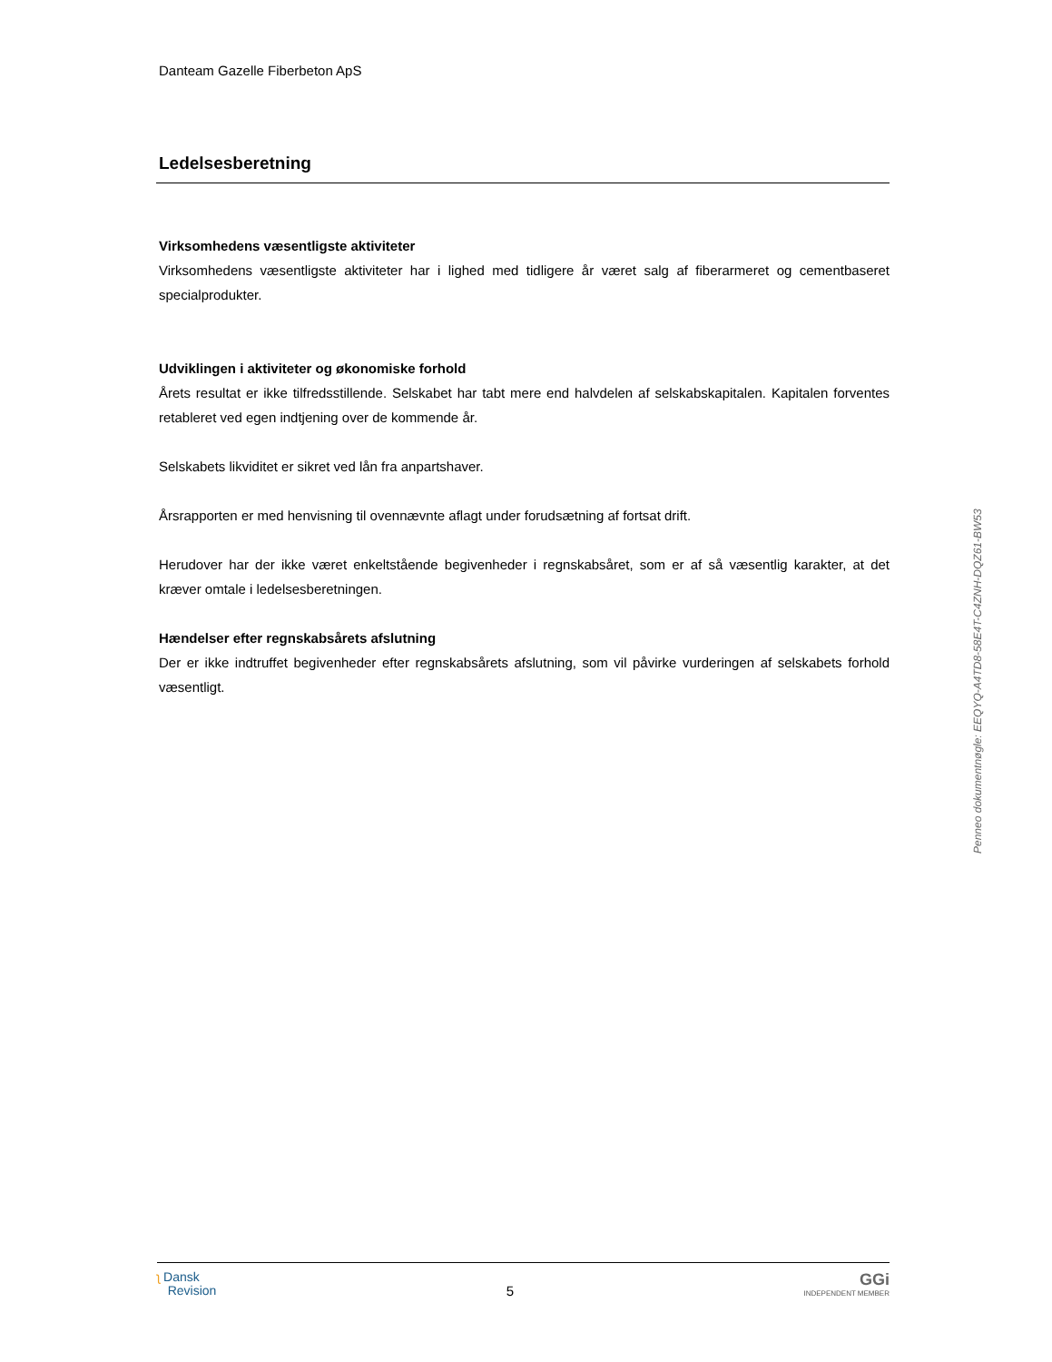Danteam Gazelle Fiberbeton ApS
Ledelsesberetning
Virksomhedens væsentligste aktiviteter
Virksomhedens væsentligste aktiviteter har i lighed med tidligere år været salg af fiberarmeret og cementbaseret specialprodukter.
Udviklingen i aktiviteter og økonomiske forhold
Årets resultat er ikke tilfredsstillende. Selskabet har tabt mere end halvdelen af selskabskapitalen. Kapitalen forventes retableret ved egen indtjening over de kommende år.
Selskabets likviditet er sikret ved lån fra anpartshaver.
Årsrapporten er med henvisning til ovennævnte aflagt under forudsætning af fortsat drift.
Herudover har der ikke været enkeltstående begivenheder i regnskabsåret, som er af så væsentlig karakter, at det kræver omtale i ledelsesberetningen.
Hændelser efter regnskabsårets afslutning
Der er ikke indtruffet begivenheder efter regnskabsårets afslutning, som vil påvirke vurderingen af selskabets forhold væsentligt.
Penneo dokumentnøgle: EEQYQ-A4TD8-58E4T-C4ZNH-DQZ61-BW53
ʅ Dansk
Revision
5
GGi
INDEPENDENT MEMBER